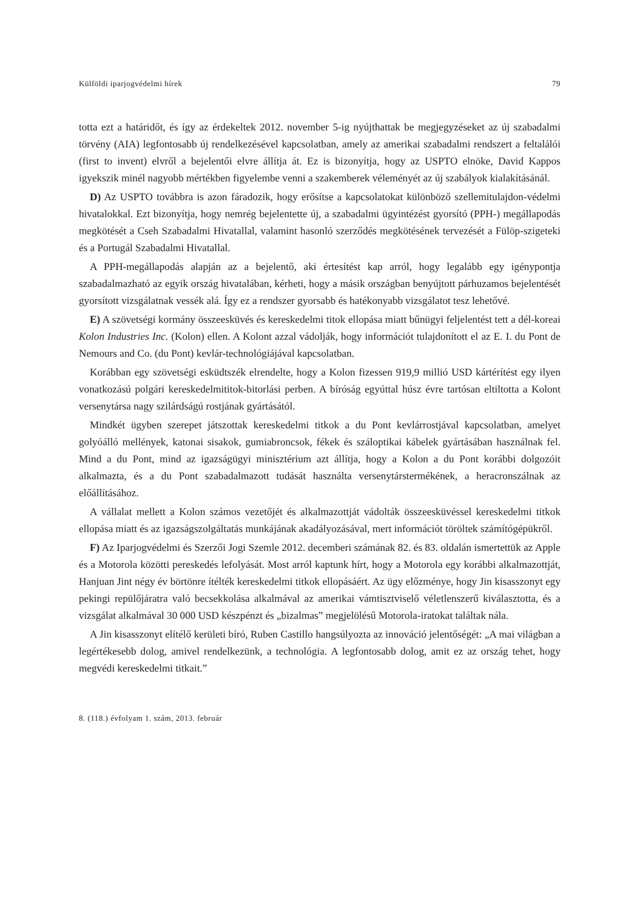Külföldi iparjogvédelmi hírek 79
totta ezt a határidőt, és így az érdekeltek 2012. november 5-ig nyújthattak be megjegyzéseket az új szabadalmi törvény (AIA) legfontosabb új rendelkezésével kapcsolatban, amely az amerikai szabadalmi rendszert a feltalálói (first to invent) elvről a bejelentői elvre állítja át. Ez is bizonyítja, hogy az USPTO elnöke, David Kappos igyekszik minél nagyobb mértékben figyelembe venni a szakemberek véleményét az új szabályok kialakításánál.
D) Az USPTO továbbra is azon fáradozik, hogy erősítse a kapcsolatokat különböző szellemitulajdon-védelmi hivatalokkal. Ezt bizonyítja, hogy nemrég bejelentette új, a szabadalmi ügyintézést gyorsító (PPH-) megállapodás megkötését a Cseh Szabadalmi Hivatallal, valamint hasonló szerződés megkötésének tervezését a Fülöp-szigeteki és a Portugál Szabadalmi Hivatallal.
A PPH-megállapodás alapján az a bejelentő, aki értesítést kap arról, hogy legalább egy igénypontja szabadalmazható az egyik ország hivatalában, kérheti, hogy a másik országban benyújtott párhuzamos bejelentését gyorsított vizsgálatnak vessék alá. Így ez a rendszer gyorsabb és hatékonyabb vizsgálatot tesz lehetővé.
E) A szövetségi kormány összeesküvés és kereskedelmi titok ellopása miatt bűnügyi feljelentést tett a dél-koreai Kolon Industries Inc. (Kolon) ellen. A Kolont azzal vádolják, hogy információt tulajdonított el az E. I. du Pont de Nemours and Co. (du Pont) kevlár-technológiájával kapcsolatban.
Korábban egy szövetségi esküdtszék elrendelte, hogy a Kolon fizessen 919,9 millió USD kártérítést egy ilyen vonatkozású polgári kereskedelmititok-bitorlási perben. A bíróság egyúttal húsz évre tartósan eltiltotta a Kolont versenytársa nagy szilárdságú rostjának gyártásától.
Mindkét ügyben szerepet játszottak kereskedelmi titkok a du Pont kevlárrostjával kapcsolatban, amelyet golyóálló mellények, katonai sisakok, gumiabroncsok, fékek és száloptikai kábelek gyártásában használnak fel. Mind a du Pont, mind az igazságügyi minisztérium azt állítja, hogy a Kolon a du Pont korábbi dolgozóit alkalmazta, és a du Pont szabadalmazott tudását használta versenytárstermékének, a heracronszálnak az előállításához.
A vállalat mellett a Kolon számos vezetőjét és alkalmazottját vádolták összeesküvéssel kereskedelmi titkok ellopása miatt és az igazságszolgáltatás munkájának akadályozásával, mert információt töröltek számítógépükről.
F) Az Iparjogvédelmi és Szerzői Jogi Szemle 2012. decemberi számának 82. és 83. oldalán ismertettük az Apple és a Motorola közötti pereskedés lefolyását. Most arról kaptunk hírt, hogy a Motorola egy korábbi alkalmazottját, Hanjuan Jint négy év börtönre ítélték kereskedelmi titkok ellopásáért. Az ügy előzménye, hogy Jin kisasszonyt egy pekingi repülőjáratra való becsekkolása alkalmával az amerikai vámtisztviselő véletlenszerű kiválasztotta, és a vizsgálat alkalmával 30 000 USD készpénzt és „bizalmas” megjelölésű Motorola-iratokat találtak nála.
A Jin kisasszonyt elítélő kerületi bíró, Ruben Castillo hangsúlyozta az innováció jelentőségét: „A mai világban a legértékesebb dolog, amivel rendelkezünk, a technológia. A legfontosabb dolog, amit ez az ország tehet, hogy megvédi kereskedelmi titkait.”
8. (118.) évfolyam 1. szám, 2013. február